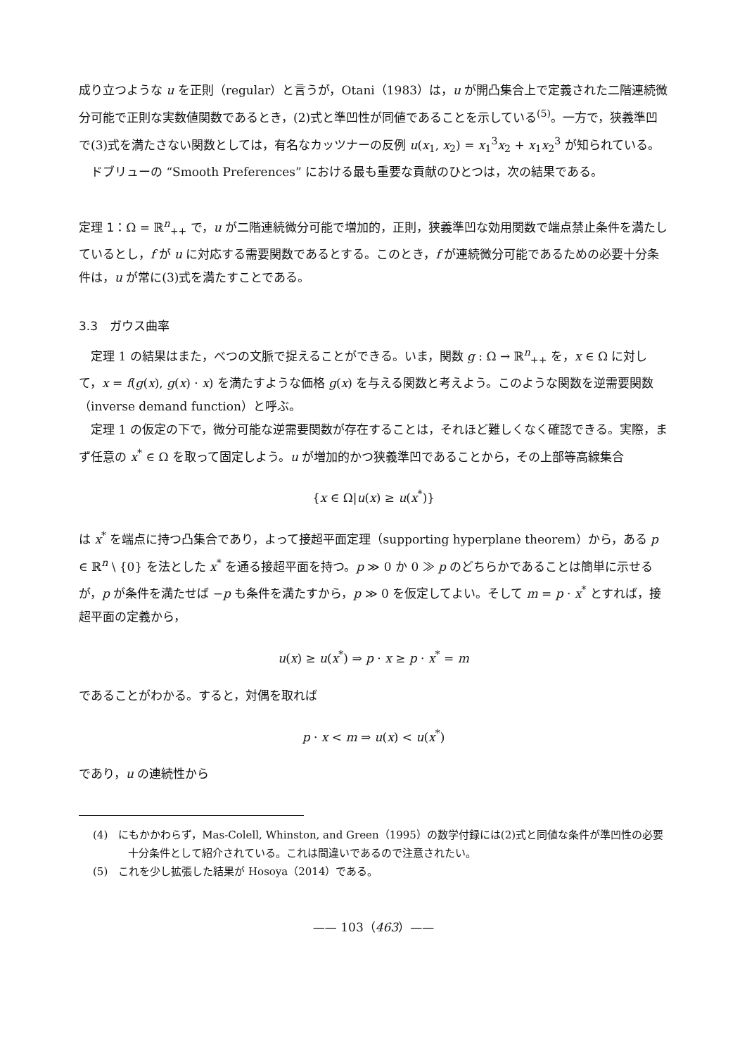成り立つような u を正則（regular）と言うが，Otani（1983）は，u が開凸集合上で定義された二階連続微分可能で正則な実数値関数であるとき，(2)式と準凹性が同値であることを示している<sup>(5)</sup>。一方で，狭義準凹で(3)式を満たさない関数としては，有名なカッツナーの反例 u(x<sub>1</sub>, x<sub>2</sub>) = x<sub>1</sub><sup>3</sup>x<sub>2</sub> + x<sub>1</sub>x<sub>2</sub><sup>3</sup> が知られている。
ドブリューの “Smooth Preferences” における最も重要な貢献のひとつは，次の結果である。
定理 1：Ω = ℝ<sup>n</sup><sub>++</sub> で，u が二階連続微分可能で増加的，正則，狭義準凹な効用関数で端点禁止条件を満たしているとし，f が u に対応する需要関数であるとする。このとき，f が連続微分可能であるための必要十分条件は，u が常に(3)式を満たすことである。
3.3　ガウス曲率
定理 1 の結果はまた，べつの文脈で捉えることができる。いま，関数 g : Ω → ℝ<sup>n</sup><sub>++</sub> を，x ∈ Ω に対して，x = f(g(x), g(x) · x) を満たすような価格 g(x) を与える関数と考えよう。このような関数を逆需要関数（inverse demand function）と呼ぶ。
定理 1 の仮定の下で，微分可能な逆需要関数が存在することは，それほど難しくなく確認できる。実際，まず任意の x<sup>*</sup> ∈ Ω を取って固定しよう。u が増加的かつ狭義準凹であることから，その上部等高線集合
{x ∈ Ω|u(x) ≥ u(x<sup>*</sup>)}
は x<sup>*</sup> を端点に持つ凸集合であり，よって接超平面定理（supporting hyperplane theorem）から，ある p ∈ ℝ<sup>n</sup> \ {0} を法とした x<sup>*</sup> を通る接超平面を持つ。p ≫ 0 か 0 ≫ p のどちらかであることは簡単に示せるが，p が条件を満たせば −p も条件を満たすから，p ≫ 0 を仮定してよい。そして m = p · x<sup>*</sup> とすれば，接超平面の定義から，
u(x) ≥ u(x<sup>*</sup>) ⇒ p · x ≥ p · x<sup>*</sup> = m
であることがわかる。すると，対偶を取れば
p · x < m ⇒ u(x) < u(x<sup>*</sup>)
であり，u の連続性から
(4)　にもかかわらず，Mas-Colell, Whinston, and Green（1995）の数学付録には(2)式と同値な条件が準凹性の必要十分条件として紹介されている。これは間違いであるので注意されたい。
(5)　これを少し拡張した結果が Hosoya（2014）である。
—— 103（463）——